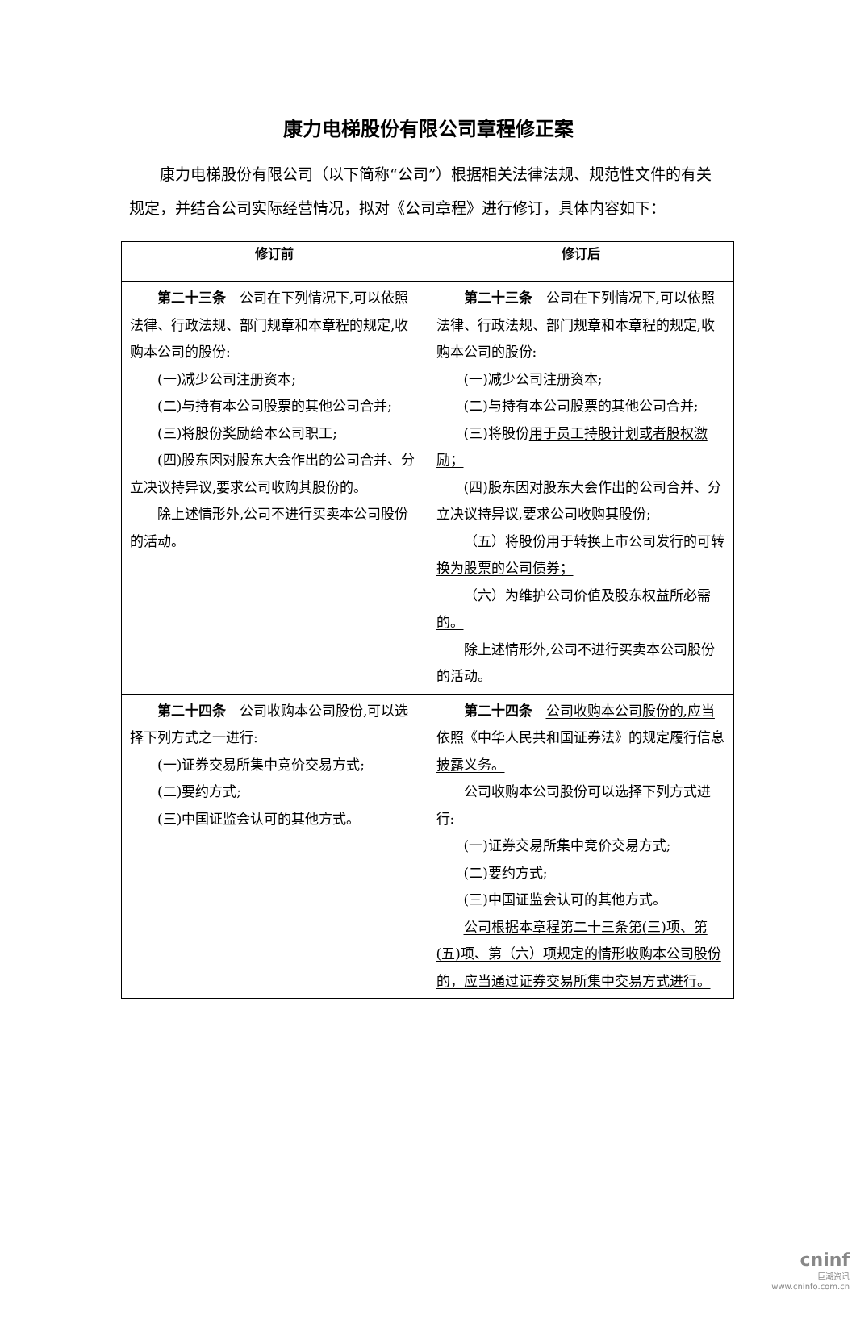康力电梯股份有限公司章程修正案
康力电梯股份有限公司（以下简称“公司”）根据相关法律法规、规范性文件的有关规定，并结合公司实际经营情况，拟对《公司章程》进行修订，具体内容如下：
| 修订前 | 修订后 |
| --- | --- |
| 第二十三条 公司在下列情况下,可以依照法律、行政法规、部门规章和本章程的规定,收购本公司的股份: (一)减少公司注册资本; (二)与持有本公司股票的其他公司合并; (三)将股份奖励给本公司职工; (四)股东因对股东大会作出的公司合并、分立决议持异议,要求公司收购其股份的。 除上述情形外,公司不进行买卖本公司股份的活动。 | 第二十三条 公司在下列情况下,可以依照法律、行政法规、部门规章和本章程的规定,收购本公司的股份: (一)减少公司注册资本; (二)与持有本公司股票的其他公司合并; (三)将股份 用于员工持股计划或者股权激励； (四)股东因对股东大会作出的公司合并、分立决议持异议,要求公司收购其股份; （五）将股份用于转换上市公司发行的可转换为股票的公司债券； （六）为维护公司价值及股东权益所必需的。 除上述情形外,公司不进行买卖本公司股份的活动。 |
| 第二十四条 公司收购本公司股份,可以选择下列方式之一进行: (一)证券交易所集中竞价交易方式; (二)要约方式; (三)中国证监会认可的其他方式。 | 第二十四条 公司收购本公司股份的,应当依照《中华人民共和国证券法》的规定履行信息披露义务。 公司收购本公司股份可以选择下列方式进行: (一)证券交易所集中竞价交易方式; (二)要约方式; (三)中国证监会认可的其他方式。 公司根据本章程第二十三条第(三)项、第(五)项、第（六）项规定的情形收购本公司股份的，应当通过证券交易所集中交易方式进行。 |
cninf
巨潮资讯
www.cninfo.com.cn